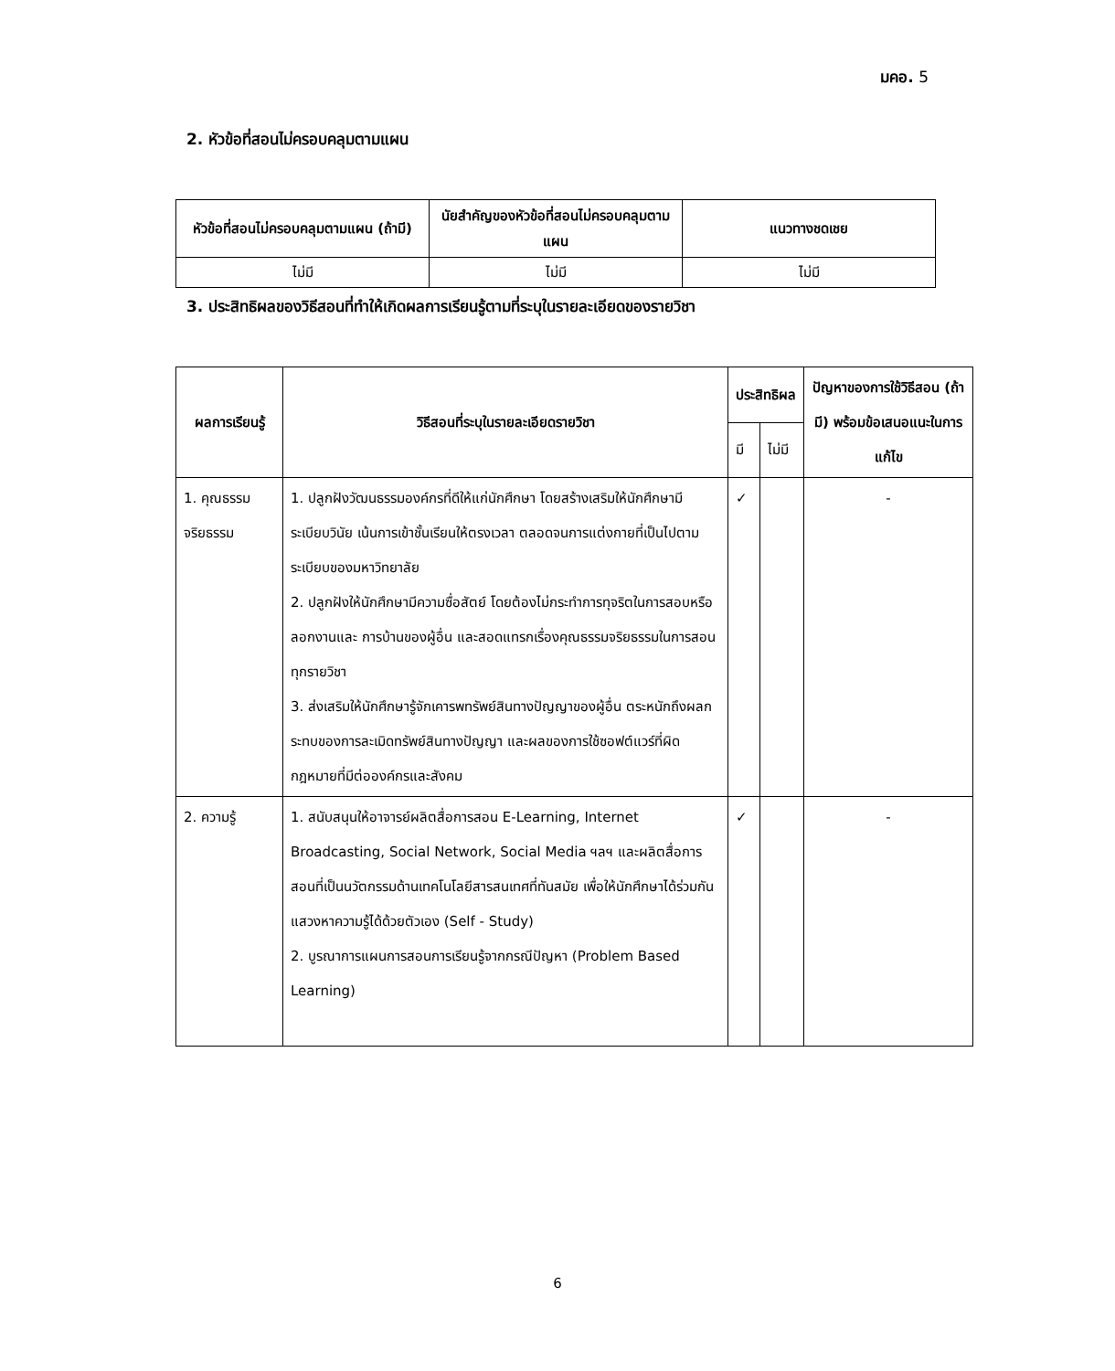มคอ. 5
2. หัวข้อที่สอนไม่ครอบคลุมตามแผน
| หัวข้อที่สอนไม่ครอบคลุมตามแผน (ถ้ามี) | นัยสำคัญของหัวข้อที่สอนไม่ครอบคลุมตามแผน | แนวทางชดเชย |
| --- | --- | --- |
| ไม่มี | ไม่มี | ไม่มี |
3. ประสิทธิผลของวิธีสอนที่ทำให้เกิดผลการเรียนรู้ตามที่ระบุในรายละเอียดของรายวิชา
| ผลการเรียนรู้ | วิธีสอนที่ระบุในรายละเอียดรายวิชา | ประสิทธิผล | | ปัญหาของการใช้วิธีสอน (ถ้ามี) พร้อมข้อเสนอแนะในการแก้ไข |
| --- | --- | --- | --- | --- |
| | | มี | ไม่มี | |
| 1. คุณธรรมจริยธรรม | 1. ปลูกฝังวัฒนธรรมองค์กรที่ดีให้แก่นักศึกษา โดยสร้างเสริมให้นักศึกษามีระเบียบวินัย เน้นการเข้าชั้นเรียนให้ตรงเวลา ตลอดจนการแต่งกายที่เป็นไปตามระเบียบของมหาวิทยาลัย 2. ปลูกฝังให้นักศึกษามีความซื่อสัตย์ โดยต้องไม่กระทำการทุจริตในการสอบหรือลอกงานและ การบ้านของผู้อื่น และสอดแทรกเรื่องคุณธรรมจริยธรรมในการสอนทุกรายวิชา 3. ส่งเสริมให้นักศึกษารู้จักเคารพทรัพย์สินทางปัญญาของผู้อื่น ตระหนักถึงผลกระทบของการละเมิดทรัพย์สินทางปัญญา และผลของการใช้ซอฟต์แวร์ที่ผิดกฎหมายที่มีต่อองค์กรและสังคม | ✓ | | - |
| 2. ความรู้ | 1. สนับสนุนให้อาจารย์ผลิตสื่อการสอน E-Learning, Internet Broadcasting, Social Network, Social Media ฯลฯ และผลิตสื่อการสอนที่เป็นนวัตกรรมด้านเทคโนโลยีสารสนเทศที่ทันสมัย เพื่อให้นักศึกษาได้ร่วมกันแสวงหาความรู้ได้ด้วยตัวเอง (Self - Study) 2. บูรณาการแผนการสอนการเรียนรู้จากกรณีปัญหา (Problem Based Learning) | ✓ | | - |
6